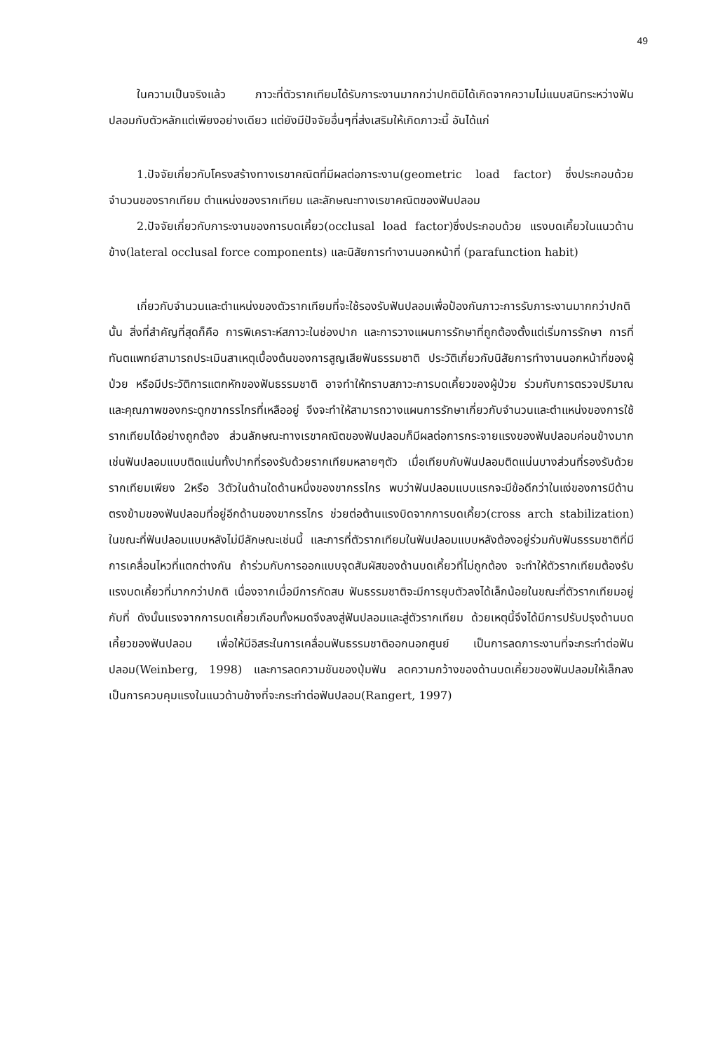49
ในความเป็นจริงแล้ว ภาวะที่ตัวรากเทียมได้รับภาระงานมากกว่าปกติมิได้เกิดจากความไม่แนบสนิทระหว่างฟันปลอมกับตัวหลักแต่เพียงอย่างเดียว แต่ยังมีปัจจัยอื่นๆที่ส่งเสริมให้เกิดภาวะนี้ อันได้แก่
1.ปัจจัยเกี่ยวกับโครงสร้างทางเรขาคณิตที่มีผลต่อภาระงาน(geometric load factor) ซึ่งประกอบด้วย จำนวนของรากเทียม ตำแหน่งของรากเทียม และลักษณะทางเรขาคณิตของฟันปลอม
2.ปัจจัยเกี่ยวกับภาระงานของการบดเคี้ยว(occlusal load factor)ซึ่งประกอบด้วย แรงบดเคี้ยวในแนวด้านข้าง(lateral occlusal force components) และนิสัยการทำงานนอกหน้าที่ (parafunction habit)
เกี่ยวกับจำนวนและตำแหน่งของตัวรากเทียมที่จะใช้รองรับฟันปลอมเพื่อป้องกันภาวะการรับภาระงานมากกว่าปกตินั้น สิ่งที่สำคัญที่สุดก็คือ การพิเคราะห์สภาวะในช่องปาก และการวางแผนการรักษาที่ถูกต้องตั้งแต่เริ่มการรักษา การที่ทันตแพทย์สามารถประเมินสาเหตุเบื้องต้นของการสูญเสียฟันธรรมชาติ ประวัติเกี่ยวกับนิสัยการทำงานนอกหน้าที่ของผู้ป่วย หรือมีประวัติการแตกหักของฟันธรรมชาติ อาจทำให้ทราบสภาวะการบดเคี้ยวของผู้ป่วย ร่วมกับการตรวจปริมาณและคุณภาพของกระดูกขากรรไกรที่เหลืออยู่ จึงจะทำให้สามารถวางแผนการรักษาเกี่ยวกับจำนวนและตำแหน่งของการใช้รากเทียมได้อย่างถูกต้อง ส่วนลักษณะทางเรขาคณิตของฟันปลอมก็มีผลต่อการกระจายแรงของฟันปลอมค่อนข้างมาก เช่นฟันปลอมแบบติดแน่นทั้งปากที่รองรับด้วยรากเทียมหลายๆตัว เมื่อเทียบกับฟันปลอมติดแน่นบางส่วนที่รองรับด้วยรากเทียมเพียง 2หรือ 3ตัวในด้านใดด้านหนึ่งของขากรรไกร พบว่าฟันปลอมแบบแรกจะมีข้อดีกว่าในแง่ของการมีด้านตรงข้ามของฟันปลอมที่อยู่อีกด้านของขากรรไกร ช่วยต่อต้านแรงบิดจากการบดเคี้ยว(cross arch stabilization) ในขณะที่ฟันปลอมแบบหลังไม่มีลักษณะเช่นนี้ และการที่ตัวรากเทียมในฟันปลอมแบบหลังต้องอยู่ร่วมกับฟันธรรมชาติที่มีการเคลื่อนไหวที่แตกต่างกัน ถ้าร่วมกับการออกแบบจุดสัมผัสของด้านบดเคี้ยวที่ไม่ถูกต้อง จะทำให้ตัวรากเทียมต้องรับแรงบดเคี้ยวที่มากกว่าปกติ เนื่องจากเมื่อมีการกัดสบ ฟันธรรมชาติจะมีการยุบตัวลงได้เล็กน้อยในขณะที่ตัวรากเทียมอยู่กับที่ ดังนั้นแรงจากการบดเคี้ยวเกือบทั้งหมดจึงลงสู่ฟันปลอมและสู่ตัวรากเทียม ด้วยเหตุนี้จึงได้มีการปรับปรุงด้านบดเคี้ยวของฟันปลอม เพื่อให้มีอิสระในการเคลื่อนฟันธรรมชาติออกนอกศูนย์ เป็นการลดภาระงานที่จะกระทำต่อฟันปลอม(Weinberg, 1998) และการลดความชันของปุ่มฟัน ลดความกว้างของด้านบดเคี้ยวของฟันปลอมให้เล็กลง เป็นการควบคุมแรงในแนวด้านข้างที่จะกระทำต่อฟันปลอม(Rangert, 1997)